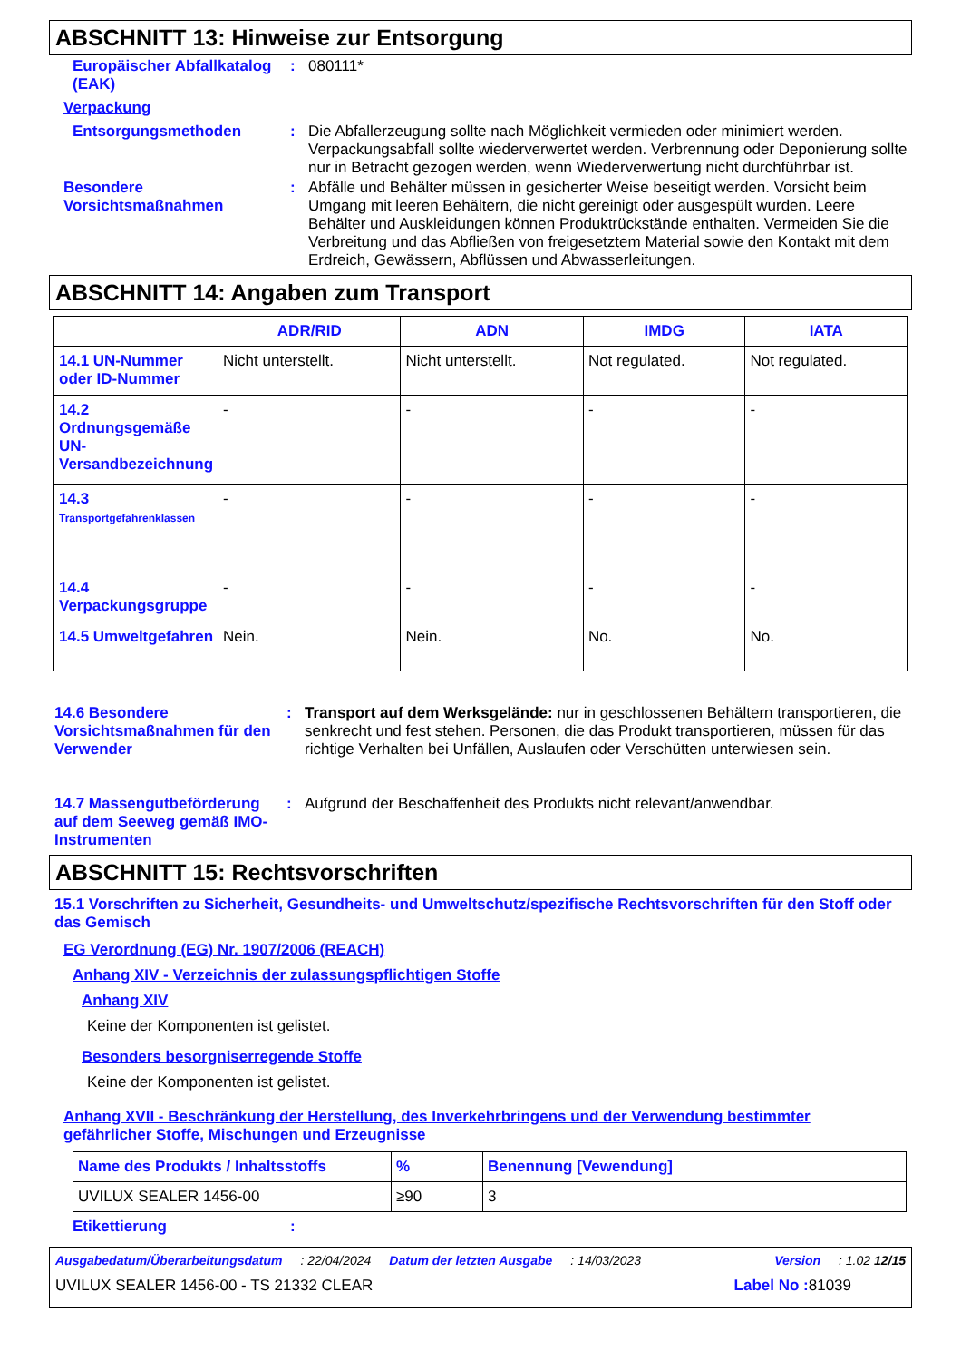ABSCHNITT 13: Hinweise zur Entsorgung
Europäischer Abfallkatalog (EAK)
:
080111*
Verpackung
Entsorgungsmethoden :
Die Abfallerzeugung sollte nach Möglichkeit vermieden oder minimiert werden. Verpackungsabfall sollte wiederverwertet werden. Verbrennung oder Deponierung sollte nur in Betracht gezogen werden, wenn Wiederverwertung nicht durchführbar ist.
Besondere Vorsichtsmaßnahmen
:
Abfälle und Behälter müssen in gesicherter Weise beseitigt werden. Vorsicht beim Umgang mit leeren Behältern, die nicht gereinigt oder ausgespült wurden. Leere Behälter und Auskleidungen können Produktrückstände enthalten. Vermeiden Sie die Verbreitung und das Abfließen von freigesetztem Material sowie den Kontakt mit dem Erdreich, Gewässern, Abflüssen und Abwasserleitungen.
ABSCHNITT 14: Angaben zum Transport
| | ADR/RID | ADN | IMDG | IATA |
| --- | --- | --- | --- | --- |
| 14.1 UN-Nummer oder ID-Nummer | Nicht unterstellt. | Nicht unterstellt. | Not regulated. | Not regulated. |
| 14.2 Ordnungsgemäße UN-Versandbezeichnung | - | - | - | - |
| 14.3 Transportgefahrenklassen | - | - | - | - |
| 14.4 Verpackungsgruppe | - | - | - | - |
| 14.5 Umweltgefahren | Nein. | Nein. | No. | No. |
14.6 Besondere Vorsichtsmaßnahmen für den Verwender
:
Transport auf dem Werksgelände: nur in geschlossenen Behältern transportieren, die senkrecht und fest stehen. Personen, die das Produkt transportieren, müssen für das richtige Verhalten bei Unfällen, Auslaufen oder Verschütten unterwiesen sein.
14.7 Massengutbeförderung auf dem Seeweg gemäß IMO-Instrumenten
:
Aufgrund der Beschaffenheit des Produkts nicht relevant/anwendbar.
ABSCHNITT 15: Rechtsvorschriften
15.1 Vorschriften zu Sicherheit, Gesundheits- und Umweltschutz/spezifische Rechtsvorschriften für den Stoff oder das Gemisch
EG Verordnung (EG) Nr. 1907/2006 (REACH)
Anhang XIV - Verzeichnis der zulassungspflichtigen Stoffe
Anhang XIV
Keine der Komponenten ist gelistet.
Besonders besorgniserregende Stoffe
Keine der Komponenten ist gelistet.
Anhang XVII - Beschränkung der Herstellung, des Inverkehrbringens und der Verwendung bestimmter gefährlicher Stoffe, Mischungen und Erzeugnisse
| Name des Produkts / Inhaltsstoffs | % | Benennung [Vewendung] |
| UVILUX SEALER 1456-00 | ≥90 | 3 |
Etikettierung :
Ausgabedatum/Überarbeitungsdatum: 22/04/2024 Datum der letzten Ausgabe: 14/03/2023 Version: 1.02 12/15
UVILUX SEALER 1456-00 - TS 21332 CLEAR Label No : 81039